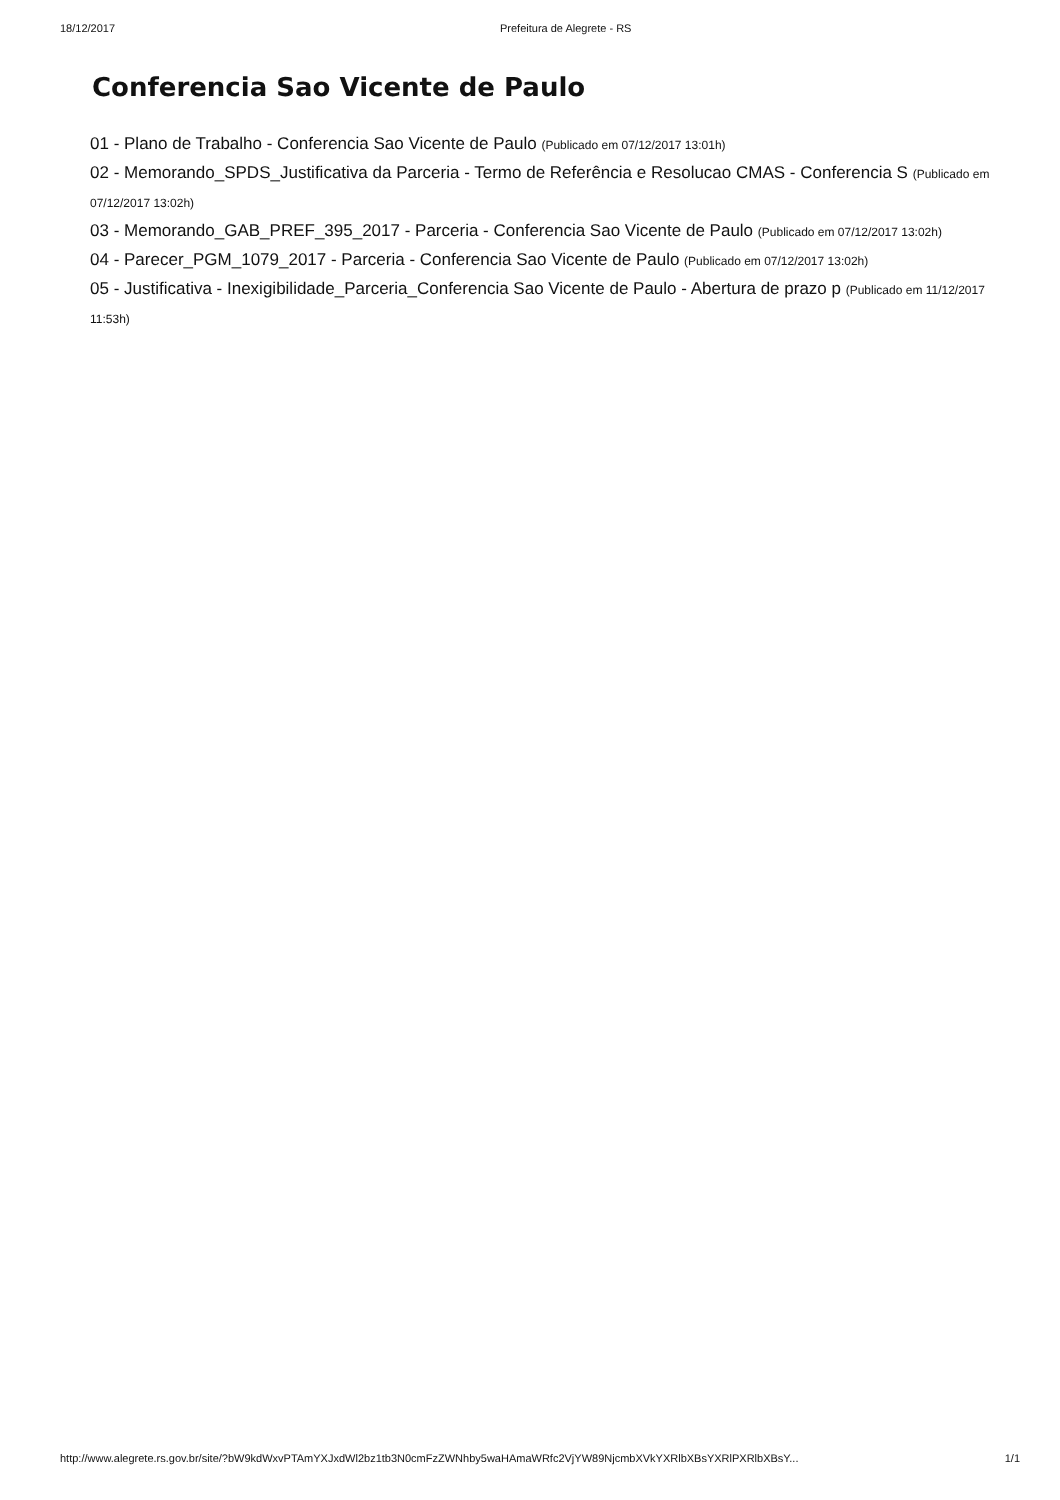18/12/2017 Prefeitura de Alegrete - RS
Conferencia Sao Vicente de Paulo
01 - Plano de Trabalho - Conferencia Sao Vicente de Paulo (Publicado em 07/12/2017 13:01h)
02 - Memorando_SPDS_Justificativa da Parceria - Termo de Referência e Resolucao CMAS - Conferencia S (Publicado em 07/12/2017 13:02h)
03 - Memorando_GAB_PREF_395_2017 - Parceria - Conferencia Sao Vicente de Paulo (Publicado em 07/12/2017 13:02h)
04 - Parecer_PGM_1079_2017 - Parceria - Conferencia Sao Vicente de Paulo (Publicado em 07/12/2017 13:02h)
05 - Justificativa - Inexigibilidade_Parceria_Conferencia Sao Vicente de Paulo - Abertura de prazo p (Publicado em 11/12/2017 11:53h)
http://www.alegrete.rs.gov.br/site/?bW9kdWxvPTAmYXJxdWl2bz1tb3N0cmFzZWNhby5waHAmaWRfc2VjYW89NjcmbXVkYXRlbXBsYXRlPXRlbXBsY... 1/1